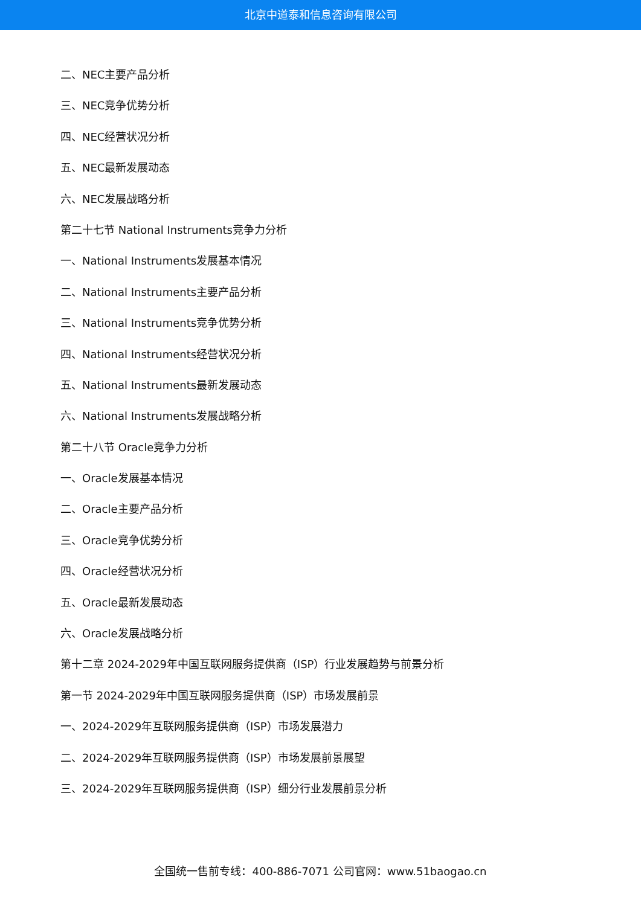北京中道泰和信息咨询有限公司
二、NEC主要产品分析
三、NEC竞争优势分析
四、NEC经营状况分析
五、NEC最新发展动态
六、NEC发展战略分析
第二十七节 National Instruments竞争力分析
一、National Instruments发展基本情况
二、National Instruments主要产品分析
三、National Instruments竞争优势分析
四、National Instruments经营状况分析
五、National Instruments最新发展动态
六、National Instruments发展战略分析
第二十八节 Oracle竞争力分析
一、Oracle发展基本情况
二、Oracle主要产品分析
三、Oracle竞争优势分析
四、Oracle经营状况分析
五、Oracle最新发展动态
六、Oracle发展战略分析
第十二章 2024-2029年中国互联网服务提供商（ISP）行业发展趋势与前景分析
第一节 2024-2029年中国互联网服务提供商（ISP）市场发展前景
一、2024-2029年互联网服务提供商（ISP）市场发展潜力
二、2024-2029年互联网服务提供商（ISP）市场发展前景展望
三、2024-2029年互联网服务提供商（ISP）细分行业发展前景分析
全国统一售前专线：400-886-7071 公司官网：www.51baogao.cn